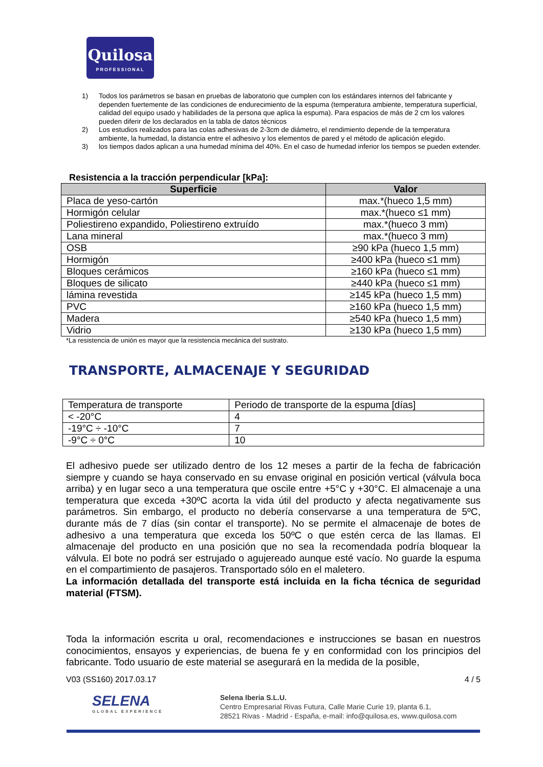Quilosa
PROFESSIONAL
1) Todos los parámetros se basan en pruebas de laboratorio que cumplen con los estándares internos del fabricante y dependen fuertemente de las condiciones de endurecimiento de la espuma (temperatura ambiente, temperatura superficial, calidad del equipo usado y habilidades de la persona que aplica la espuma). Para espacios de más de 2 cm los valores pueden diferir de los declarados en la tabla de datos técnicos
2) Los estudios realizados para las colas adhesivas de 2-3cm de diámetro, el rendimiento depende de la temperatura ambiente, la humedad, la distancia entre el adhesivo y los elementos de pared y el método de aplicación elegido.
3) los tiempos dados aplican a una humedad mínima del 40%. En el caso de humedad inferior los tiempos se pueden extender.
Resistencia a la tracción perpendicular [kPa]:
| Superficie | Valor |
| --- | --- |
| Placa de yeso-cartón | max.*(hueco 1,5 mm) |
| Hormigón celular | max.*(hueco ≤1 mm) |
| Poliestireno expandido, Poliestireno extruído | max.*(hueco 3 mm) |
| Lana mineral | max.*(hueco 3 mm) |
| OSB | ≥90 kPa (hueco 1,5 mm) |
| Hormigón | ≥400 kPa (hueco ≤1 mm) |
| Bloques cerámicos | ≥160 kPa (hueco ≤1 mm) |
| Bloques de silicato | ≥440 kPa (hueco ≤1 mm) |
| lámina revestida | ≥145 kPa (hueco 1,5 mm) |
| PVC | ≥160 kPa (hueco 1,5 mm) |
| Madera | ≥540 kPa (hueco 1,5 mm) |
| Vidrio | ≥130 kPa (hueco 1,5 mm) |
*La resistencia de unión es mayor que la resistencia mecánica del sustrato.
TRANSPORTE, ALMACENAJE Y SEGURIDAD
| Temperatura de transporte | Periodo de transporte de la espuma [días] |
| < -20°C | 4 |
| -19°C ÷ -10°C | 7 |
| -9°C ÷ 0°C | 10 |
El adhesivo puede ser utilizado dentro de los 12 meses a partir de la fecha de fabricación siempre y cuando se haya conservado en su envase original en posición vertical (válvula boca arriba) y en lugar seco a una temperatura que oscile entre +5°C y +30°C. El almacenaje a una temperatura que exceda +30ºC acorta la vida útil del producto y afecta negativamente sus parámetros. Sin embargo, el producto no debería conservarse a una temperatura de 5ºC, durante más de 7 días (sin contar el transporte). No se permite el almacenaje de botes de adhesivo a una temperatura que exceda los 50ºC o que estén cerca de las llamas. El almacenaje del producto en una posición que no sea la recomendada podría bloquear la válvula. El bote no podrá ser estrujado o agujereado aunque esté vacío. No guarde la espuma en el compartimiento de pasajeros. Transportado sólo en el maletero.
La información detallada del transporte está incluida en la ficha técnica de seguridad material (FTSM).
Toda la información escrita u oral, recomendaciones e instrucciones se basan en nuestros conocimientos, ensayos y experiencias, de buena fe y en conformidad con los principios del fabricante. Todo usuario de este material se asegurará en la medida de la posible,
V03 (SS160) 2017.03.17 4 / 5
SELENA
GLOBAL EXPERIENCE
Selena Iberia S.L.U.
Centro Empresarial Rivas Futura, Calle Marie Curie 19, planta 6.1,
28521 Rivas - Madrid - España, e-mail: info@quilosa.es, www.quilosa.com